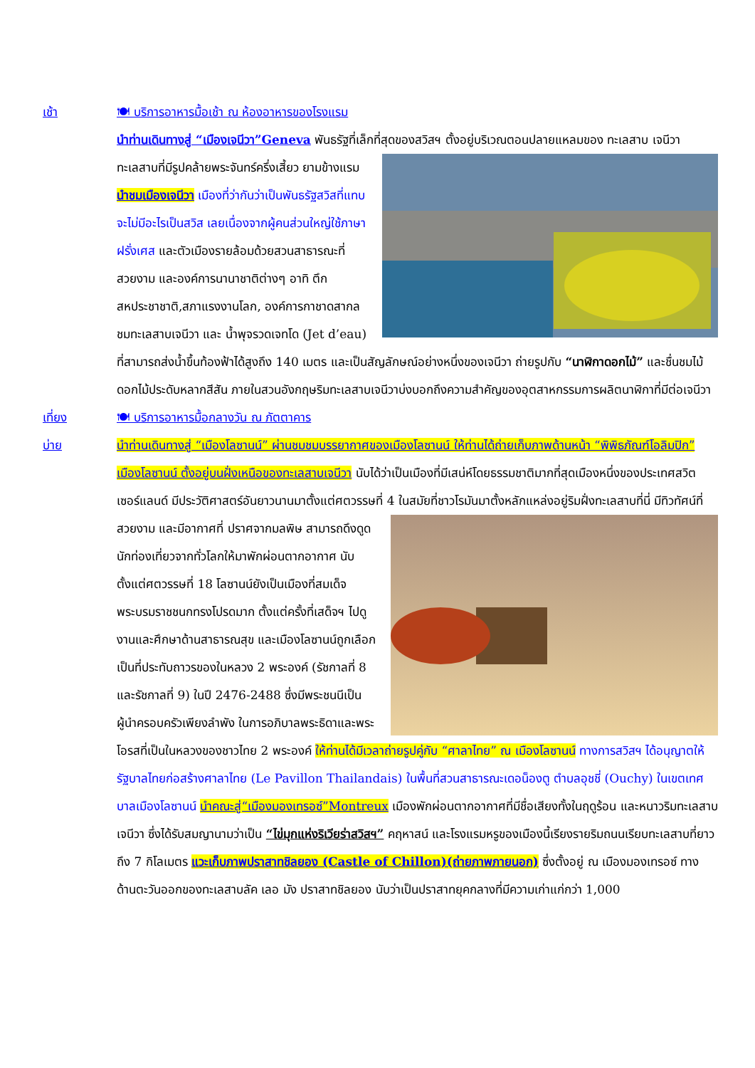เช้า 🍽 บริการอาหารมื้อเช้า ณ ห้องอาหารของโรงแรม
นำท่านเดินทางสู่ “เมืองเจนีวา”Geneva พันธรัฐที่เล็กที่สุดของสวิสฯ ตั้งอยู่บริเวณตอนปลายแหลมของ ทะเลสาบ เจนีวาทะเลสาบที่มีรูปคล้ายพระจันทร์ครึ่งเสี้ยว ยามข้างแรม นำชมเมืองเจนีวา เมืองที่ว่ากันว่าเป็นพันธรัฐสวิสที่แทบจะไม่มีอะไรเป็นสวิส เลยเนื่องจากผู้คนส่วนใหญ่ใช้ภาษาฝรั่งเศส และตัวเมืองรายล้อมด้วยสวนสาธารณะที่สวยงาม และองค์การนานาชาติต่างๆ อาทิ ตึกสหประชาชาติ,สภาแรงงานโลก, องค์การกาชาดสากล ชมทะเลสาบเจนีวา และ น้ำพุจรวดเจทโด (Jet d’eau) ที่สามารถส่งน้ำขึ้นท้องฟ้าได้สูงถึง 140 เมตร และเป็นสัญลักษณ์อย่างหนึ่งของเจนีวา ถ่ายรูปกับ “นาฬิกาดอกไม้” และชื่นชมไม้ดอกไม้ประดับหลากสีสัน ภายในสวนอังกฤษริมทะเลสาบเจนีวาบ่งบอกถึงความสำคัญของอุตสาหกรรมการผลิตนาฬิกาที่มีต่อเจนีวา
เที่ยง 🍽 บริการอาหารมื้อกลางวัน ณ ภัตตาคาร
บ่าย นำท่านเดินทางสู่ “เมืองโลซานน์” ผ่านชมชมบรรยากาศของเมืองโลซานน์ ให้ท่านได้ถ่ายเก็บภาพด้านหน้า “พิพิธภัณฑ์โอลิมปิก” เมืองโลซานน์ ตั้งอยู่บนฝั่งเหนือของทะเลสาบเจนีวา นับได้ว่าเป็นเมืองที่มีเสน่ห์โดยธรรมชาติมากที่สุดเมืองหนึ่งของประเทศสวิตเซอร์แลนด์ มีประวัติศาสตร์อันยาวนานมาตั้งแต่ศตวรรษที่ 4 ในสมัยที่ชาวโรมันมาตั้งหลักแหล่งอยู่ริมฝั่งทะเลสาบที่นี่ มีทิวทัศน์ที่สวยงาม และมีอากาศที่ ปราศจากมลพิษ สามารถดึงดูดนักท่องเที่ยวจากทั่วโลกให้มาพักผ่อนตากอากาศ นับตั้งแต่ศตวรรษที่ 18 โลซานน์ยังเป็นเมืองที่สมเด็จพระบรมราชชนกทรงโปรดมาก ตั้งแต่ครั้งที่เสด็จฯ ไปดูงานและศึกษาด้านสาธารณสุข และเมืองโลซานน์ถูกเลือก เป็นที่ประทับถาวรของในหลวง 2 พระองค์ (รัชกาลที่ 8 และรัชกาลที่ 9) ในปี 2476-2488 ซึ่งมีพระชนนีเป็นผู้นำครอบครัวเพียงลำพัง ในการอภิบาลพระธิดาและพระโอรสที่เป็นในหลวงของชาวไทย 2 พระองค์ ให้ท่านได้มีเวลาถ่ายรูปคู่กับ “ศาลาไทย” ณ เมืองโลซานน์ ทางการสวิสฯ ได้อนุญาตให้รัฐบาลไทยก่อสร้างศาลาไทย (Le Pavillon Thailandais) ในพื้นที่สวนสาธารณะเดอน็องตู ตำบลอุชชี่ (Ouchy) ในเขตเทศบาลเมืองโลซานน์ นำคณะสู่“เมืองมองเทรอซ์”Montreux เมืองพักผ่อนตากอากาศที่มีชื่อเสียงทั้งในฤดูร้อน และหนาวริมทะเลสาบเจนีวา ซึ่งได้รับสมญานามว่าเป็น “ไข่มุกแห่งริเวียร่าสวิสฯ” คฤหาสน์ และโรงแรมหรูของเมืองนี้เรียงรายริมถนนเรียบทะเลสาบที่ยาวถึง 7 กิโลเมตร แวะเก็บภาพปราสาทชิลยอง (Castle of Chillon)(ถ่ายภาพภายนอก) ซึ่งตั้งอยู่ ณ เมืองมองเทรอซ์ ทางด้านตะวันออกของทะเลสาบลัค เลอ มัง ปราสาทชิลยอง นับว่าเป็นปราสาทยุคกลางที่มีความเก่าแก่กว่า 1,000